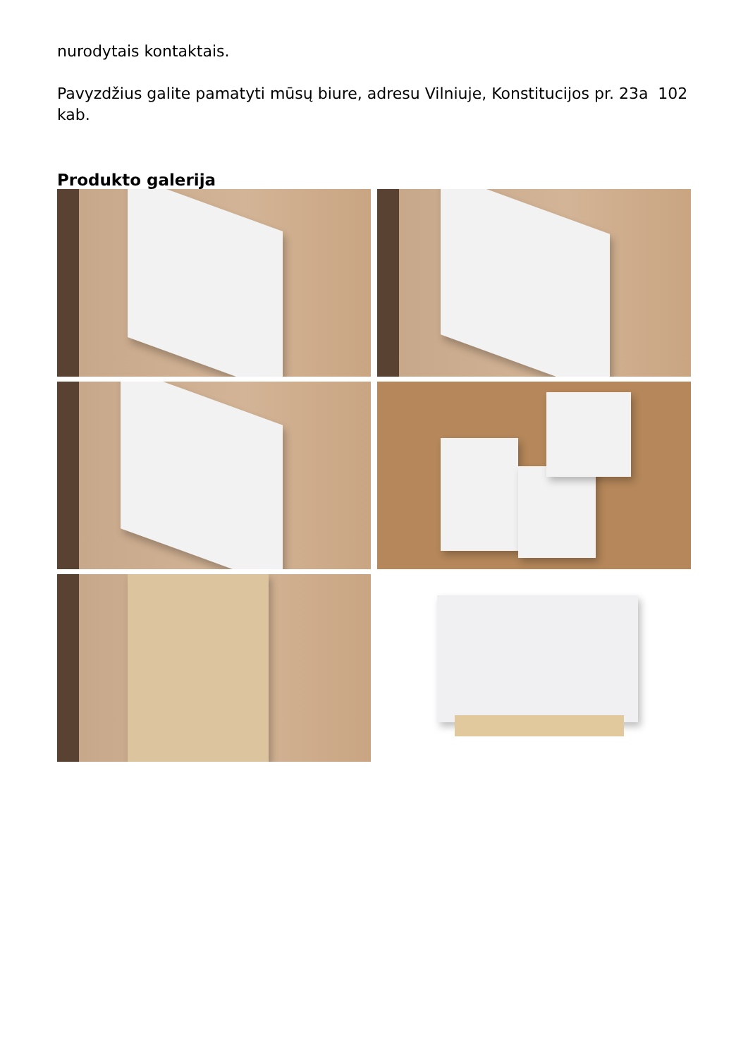nurodytais kontaktais.
Pavyzdžius galite pamatyti mūsų biure, adresu Vilniuje, Konstitucijos pr. 23a 102 kab.
Produkto galerija